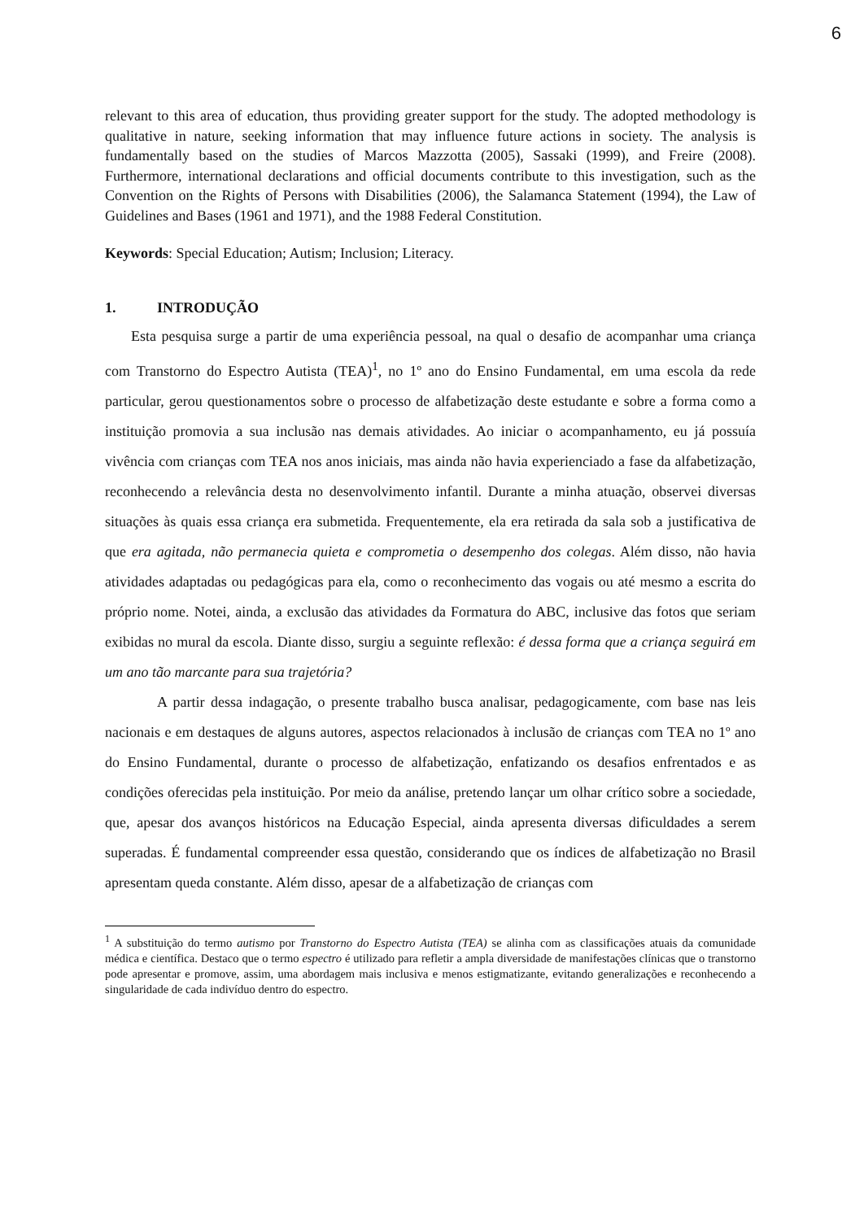6
relevant to this area of education, thus providing greater support for the study. The adopted methodology is qualitative in nature, seeking information that may influence future actions in society. The analysis is fundamentally based on the studies of Marcos Mazzotta (2005), Sassaki (1999), and Freire (2008). Furthermore, international declarations and official documents contribute to this investigation, such as the Convention on the Rights of Persons with Disabilities (2006), the Salamanca Statement (1994), the Law of Guidelines and Bases (1961 and 1971), and the 1988 Federal Constitution.
Keywords: Special Education; Autism; Inclusion; Literacy.
1. INTRODUÇÃO
Esta pesquisa surge a partir de uma experiência pessoal, na qual o desafio de acompanhar uma criança com Transtorno do Espectro Autista (TEA)<sup>1</sup>, no 1º ano do Ensino Fundamental, em uma escola da rede particular, gerou questionamentos sobre o processo de alfabetização deste estudante e sobre a forma como a instituição promovia a sua inclusão nas demais atividades. Ao iniciar o acompanhamento, eu já possuía vivência com crianças com TEA nos anos iniciais, mas ainda não havia experienciado a fase da alfabetização, reconhecendo a relevância desta no desenvolvimento infantil. Durante a minha atuação, observei diversas situações às quais essa criança era submetida. Frequentemente, ela era retirada da sala sob a justificativa de que era agitada, não permanecia quieta e comprometia o desempenho dos colegas. Além disso, não havia atividades adaptadas ou pedagógicas para ela, como o reconhecimento das vogais ou até mesmo a escrita do próprio nome. Notei, ainda, a exclusão das atividades da Formatura do ABC, inclusive das fotos que seriam exibidas no mural da escola. Diante disso, surgiu a seguinte reflexão: é dessa forma que a criança seguirá em um ano tão marcante para sua trajetória?
A partir dessa indagação, o presente trabalho busca analisar, pedagogicamente, com base nas leis nacionais e em destaques de alguns autores, aspectos relacionados à inclusão de crianças com TEA no 1º ano do Ensino Fundamental, durante o processo de alfabetização, enfatizando os desafios enfrentados e as condições oferecidas pela instituição. Por meio da análise, pretendo lançar um olhar crítico sobre a sociedade, que, apesar dos avanços históricos na Educação Especial, ainda apresenta diversas dificuldades a serem superadas. É fundamental compreender essa questão, considerando que os índices de alfabetização no Brasil apresentam queda constante. Além disso, apesar de a alfabetização de crianças com
<sup>1</sup> A substituição do termo autismo por Transtorno do Espectro Autista (TEA) se alinha com as classificações atuais da comunidade médica e científica. Destaco que o termo espectro é utilizado para refletir a ampla diversidade de manifestações clínicas que o transtorno pode apresentar e promove, assim, uma abordagem mais inclusiva e menos estigmatizante, evitando generalizações e reconhecendo a singularidade de cada indivíduo dentro do espectro.